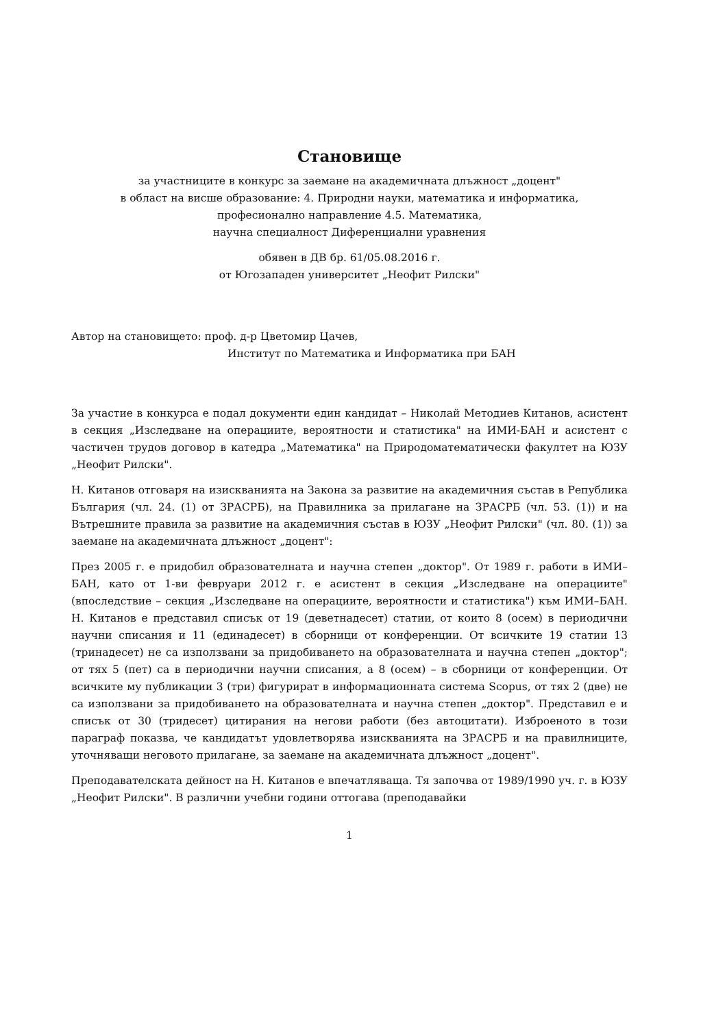Становище
за участниците в конкурс за заемане на академичната длъжност „доцент"
в област на висше образование: 4. Природни науки, математика и информатика,
професионално направление 4.5. Математика,
научна специалност Диференциални уравнения
обявен в ДВ бр. 61/05.08.2016 г.
от Югозападен университет „Неофит Рилски"
Автор на становището: проф. д-р Цветомир Цачев,
Институт по Математика и Информатика при БАН
За участие в конкурса е подал документи един кандидат – Николай Методиев Китанов, асистент в секция „Изследване на операциите, вероятности и статистика" на ИМИ-БАН и асистент с частичен трудов договор в катедра „Математика" на Природоматематически факултет на ЮЗУ „Неофит Рилски".
Н. Китанов отговаря на изискванията на Закона за развитие на академичния състав в Република България (чл. 24. (1) от ЗРАСРБ), на Правилника за прилагане на ЗРАСРБ (чл. 53. (1)) и на Вътрешните правила за развитие на академичния състав в ЮЗУ „Неофит Рилски" (чл. 80. (1)) за заемане на академичната длъжност „доцент":
През 2005 г. е придобил образователната и научна степен „доктор". От 1989 г. работи в ИМИ–БАН, като от 1-ви февруари 2012 г. е асистент в секция „Изследване на операциите" (впоследствие – секция „Изследване на операциите, вероятности и статистика") към ИМИ–БАН. Н. Китанов е представил списък от 19 (деветнадесет) статии, от които 8 (осем) в периодични научни списания и 11 (единадесет) в сборници от конференции. От всичките 19 статии 13 (тринадесет) не са използвани за придобиването на образователната и научна степен „доктор"; от тях 5 (пет) са в периодични научни списания, а 8 (осем) – в сборници от конференции. От всичките му публикации 3 (три) фигурират в информационната система Scopus, от тях 2 (две) не са използвани за придобиването на образователната и научна степен „доктор". Представил е и списък от 30 (тридесет) цитирания на негови работи (без автоцитати). Изброеното в този параграф показва, че кандидатът удовлетворява изискванията на ЗРАСРБ и на правилниците, уточняващи неговото прилагане, за заемане на академичната длъжност „доцент".
Преподавателската дейност на Н. Китанов е впечатляваща. Тя започва от 1989/1990 уч. г. в ЮЗУ „Неофит Рилски". В различни учебни години оттогава (преподавайки
1